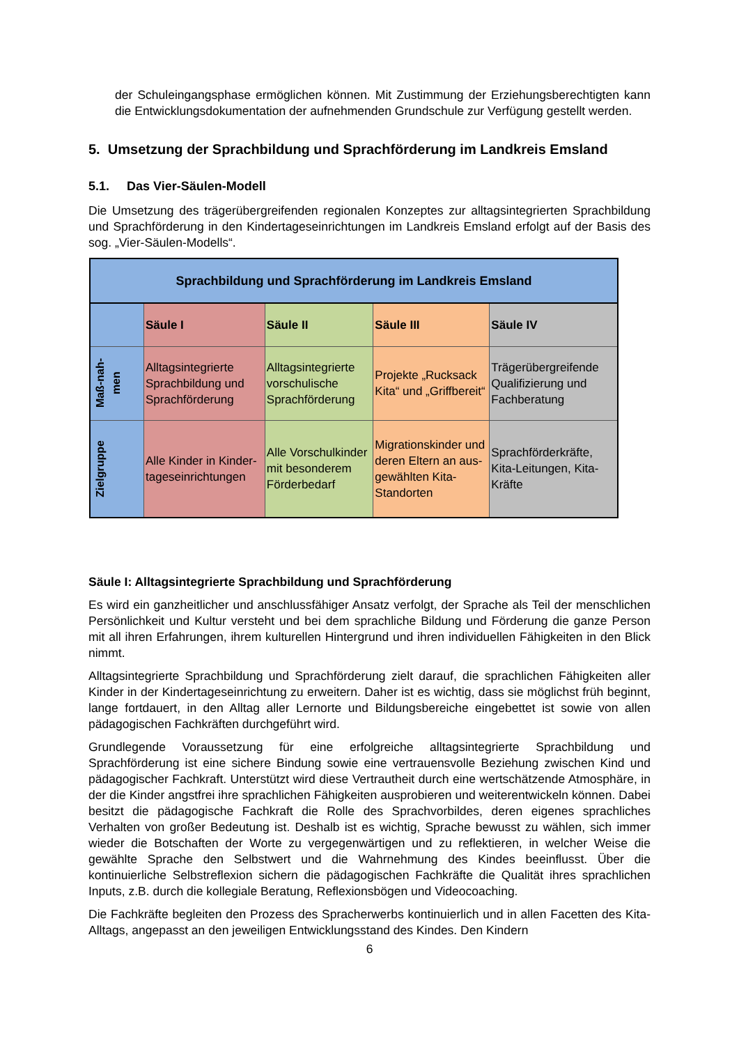der Schuleingangsphase ermöglichen können. Mit Zustimmung der Erziehungsberechtig­ten kann die Entwicklungsdokumentation der aufnehmenden Grundschule zur Verfügung gestellt werden.
5. Umsetzung der Sprachbildung und Sprachförderung im Landkreis Emsland
5.1. Das Vier-Säulen-Modell
Die Umsetzung des trägerübergreifenden regionalen Konzeptes zur alltagsintegrierten Sprachbildung und Sprachförderung in den Kindertageseinrichtungen im Landkreis Emsland erfolgt auf der Basis des sog. „Vier-Säulen-Modells“.
| Sprachbildung und Sprachförderung im Landkreis Emsland | | | | |
| --- | --- | --- | --- | --- |
| | Säule I | Säule II | Säule III | Säule IV |
| Maß-nah- men | Alltagsintegrierte Sprachbildung und Sprachförderung | Alltagsintegrierte vorschulische Sprachförderung | Projekte „Rucksack Kita“ und „Griffbereit“ | Trägerübergreifende Qualifizierung und Fachberatung |
| Zielgruppe | Alle Kinder in Kinder­tageseinrichtungen | Alle Vorschulkinder mit besonderem För­derbedarf | Migrationskinder und deren Eltern an aus­gewählten Kita-Standorten | Sprachförderkräfte, Kita-Leitungen, Kita-Kräfte |
Säule I: Alltagsintegrierte Sprachbildung und Sprachförderung
Es wird ein ganzheitlicher und anschlussfähiger Ansatz verfolgt, der Sprache als Teil der menschlichen Persönlichkeit und Kultur versteht und bei dem sprachliche Bildung und Förde­rung die ganze Person mit all ihren Erfahrungen, ihrem kulturellen Hintergrund und ihren indi­viduellen Fähigkeiten in den Blick nimmt.
Alltagsintegrierte Sprachbildung und Sprachförderung zielt darauf, die sprachlichen Fähigkei­ten aller Kinder in der Kindertageseinrichtung zu erweitern. Daher ist es wichtig, dass sie mög­lichst früh beginnt, lange fortdauert, in den Alltag aller Lernorte und Bildungsbereiche einge­bettet ist sowie von allen pädagogischen Fachkräften durchgeführt wird.
Grundlegende Voraussetzung für eine erfolgreiche alltagsintegrierte Sprachbildung und Sprachförderung ist eine sichere Bindung sowie eine vertrauensvolle Beziehung zwischen Kind und pädagogischer Fachkraft. Unterstützt wird diese Vertrautheit durch eine wertschät­zende Atmosphäre, in der die Kinder angstfrei ihre sprachlichen Fähigkeiten ausprobieren und weiterentwickeln können. Dabei besitzt die pädagogische Fachkraft die Rolle des Sprachvor­bildes, deren eigenes sprachliches Verhalten von großer Bedeutung ist. Deshalb ist es wichtig, Sprache bewusst zu wählen, sich immer wieder die Botschaften der Worte zu vergegenwärti­gen und zu reflektieren, in welcher Weise die gewählte Sprache den Selbstwert und die Wahr­nehmung des Kindes beeinflusst. Über die kontinuierliche Selbstreflexion sichern die päda­gogischen Fachkräfte die Qualität ihres sprachlichen Inputs, z.B. durch die kollegiale Beratung, Reflexionsbögen und Videocoaching.
Die Fachkräfte begleiten den Prozess des Spracherwerbs kontinuierlich und in allen Facetten des Kita-Alltags, angepasst an den jeweiligen Entwicklungsstand des Kindes. Den Kindern
6